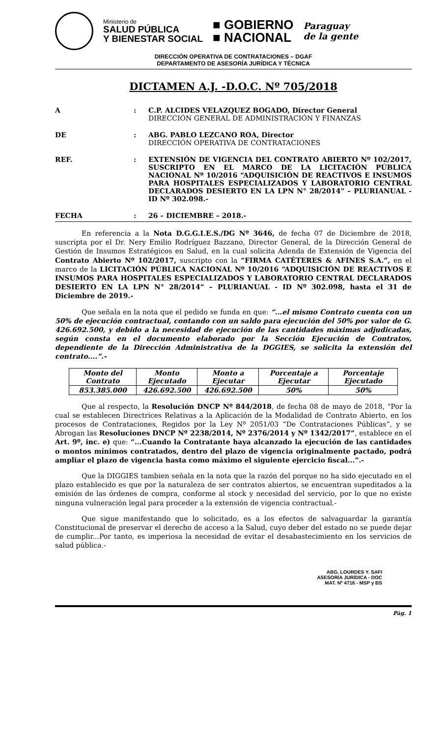Ministerio de
SALUD PÚBLICA
Y BIENESTAR SOCIAL
■ GOBIERNO
■ NACIONAL
Paraguay
de la gente
DIRECCIÓN OPERATIVA DE CONTRATACIONES – DGAF
DEPARTAMENTO DE ASESORÍA JURÍDICA Y TÉCNICA
DICTAMEN A.J. -D.O.C. Nº 705/2018
A : C.P. ALCIDES VELAZQUEZ BOGADO, Director General
DIRECCIÓN GENERAL DE ADMINISTRACIÓN Y FINANZAS
DE : ABG. PABLO LEZCANO ROA, Director
DIRECCIÓN OPERATIVA DE CONTRATACIONES
REF. : EXTENSIÓN DE VIGENCIA DEL CONTRATO ABIERTO Nº 102/2017, SUSCRIPTO EN EL MARCO DE LA LICITACIÓN PÚBLICA NACIONAL Nº 10/2016 “ADQUISICIÓN DE REACTIVOS E INSUMOS PARA HOSPITALES ESPECIALIZADOS Y LABORATORIO CENTRAL DECLARADOS DESIERTO EN LA LPN N° 28/2014” – PLURIANUAL - ID Nº 302.098.-
FECHA : 26 – DICIEMBRE – 2018.-
En referencia a la Nota D.G.G.I.E.S./DG Nº 3646, de fecha 07 de Diciembre de 2018, suscripta por el Dr. Nery Emilio Rodríguez Bazzano, Director General, de la Dirección General de Gestión de Insumos Estratégicos en Salud, en la cual solicita Adenda de Extensión de Vigencia del Contrato Abierto Nº 102/2017, suscripto con la “FIRMA CATÉTERES & AFINES S.A.”, en el marco de la LICITACIÓN PÚBLICA NACIONAL Nº 10/2016 “ADQUISICIÓN DE REACTIVOS E INSUMOS PARA HOSPITALES ESPECIALIZADOS Y LABORATORIO CENTRAL DECLARADOS DESIERTO EN LA LPN N° 28/2014” – PLURIANUAL - ID Nº 302.098, hasta el 31 de Diciembre de 2019.-
Que señala en la nota que el pedido se funda en que: “...el mismo Contrato cuenta con un 50% de ejecución contractual, contando con un saldo para ejecución del 50% por valor de G. 426.692.500, y debido a la necesidad de ejecución de las cantidades máximas adjudicadas, según consta en el documento elaborado por la Sección Ejecución de Contratos, dependiente de la Dirección Administrativa de la DGGIES, se solicita la extensión del contrato....”.-
| Monto del Contrato | Monto Ejecutado | Monto a Ejecutar | Porcentaje a Ejecutar | Porcentaje Ejecutado |
| --- | --- | --- | --- | --- |
| 853.385.000 | 426.692.500 | 426.692.500 | 50% | 50% |
Que al respecto, la Resolución DNCP Nº 844/2018, de fecha 08 de mayo de 2018, “Por la cual se establecen Directrices Relativas a la Aplicación de la Modalidad de Contrato Abierto, en los procesos de Contrataciones, Regidos por la Ley Nº 2051/03 “De Contrataciones Públicas”, y se Abrogan las Resoluciones DNCP Nº 2238/2014, Nº 2376/2014 y Nº 1342/2017”, establece en el Art. 9º, inc. e) que: “...Cuando la Contratante haya alcanzado la ejecución de las cantidades o montos mínimos contratados, dentro del plazo de vigencia originalmente pactado, podrá ampliar el plazo de vigencia hasta como máximo el siguiente ejercicio fiscal...”.-
Que la DIGGIES tambien señala en la nota que la razón del porque no ha sido ejecutado en el plazo establecido es que por la naturaleza de ser contratos abiertos, se encuentran supeditados a la emisión de las órdenes de compra, conforme al stock y necesidad del servicio, por lo que no existe ninguna vulneración legal para proceder a la extensión de vigencia contractual.-
Que sigue manifestando que lo solicitado, es a los efectos de salvaguardar la garantía Constitucional de preservar el derecho de acceso a la Salud, cuyo deber del estado no se puede dejar de cumplir...Por tanto, es imperiosa la necesidad de evitar el desabastecimiento en los servicios de salud pública.-
ABG. LOURDES Y. SAFI
ASESORÍA JURÍDICA - DOC
MAT. Nº 4716 - MSP y BS
Pág. 1